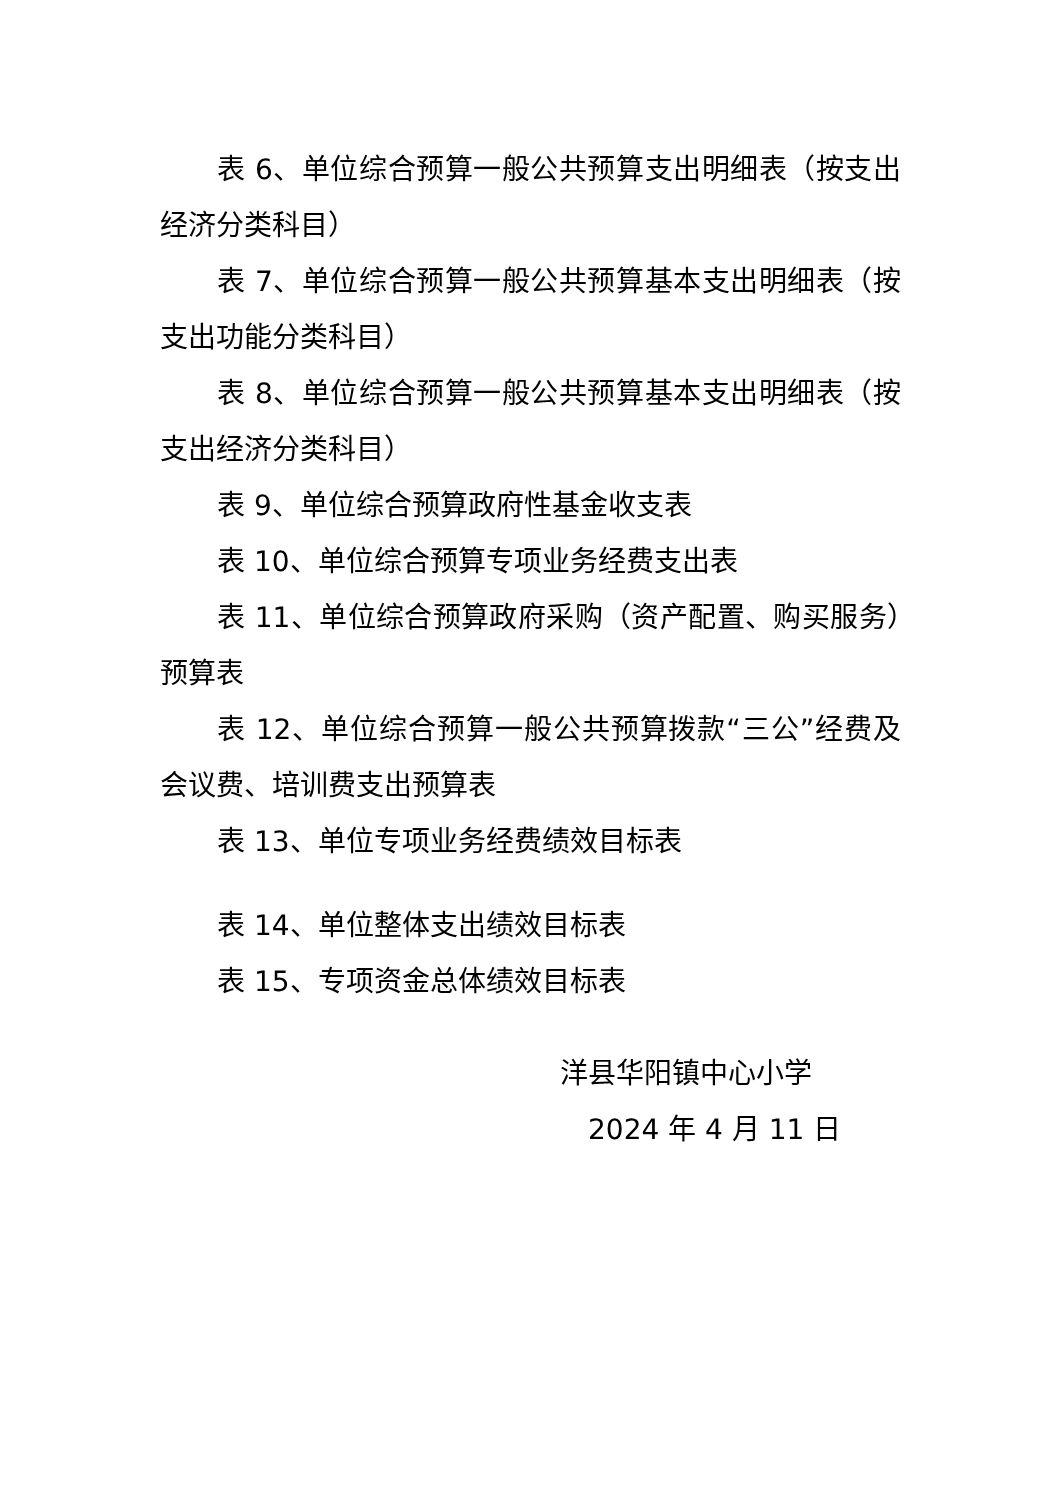表 6、单位综合预算一般公共预算支出明细表（按支出经济分类科目）
表 7、单位综合预算一般公共预算基本支出明细表（按支出功能分类科目）
表 8、单位综合预算一般公共预算基本支出明细表（按支出经济分类科目）
表 9、单位综合预算政府性基金收支表
表 10、单位综合预算专项业务经费支出表
表 11、单位综合预算政府采购（资产配置、购买服务）预算表
表 12、单位综合预算一般公共预算拨款“三公”经费及会议费、培训费支出预算表
表 13、单位专项业务经费绩效目标表
表 14、单位整体支出绩效目标表
表 15、专项资金总体绩效目标表
洋县华阳镇中心小学
2024 年 4 月 11 日